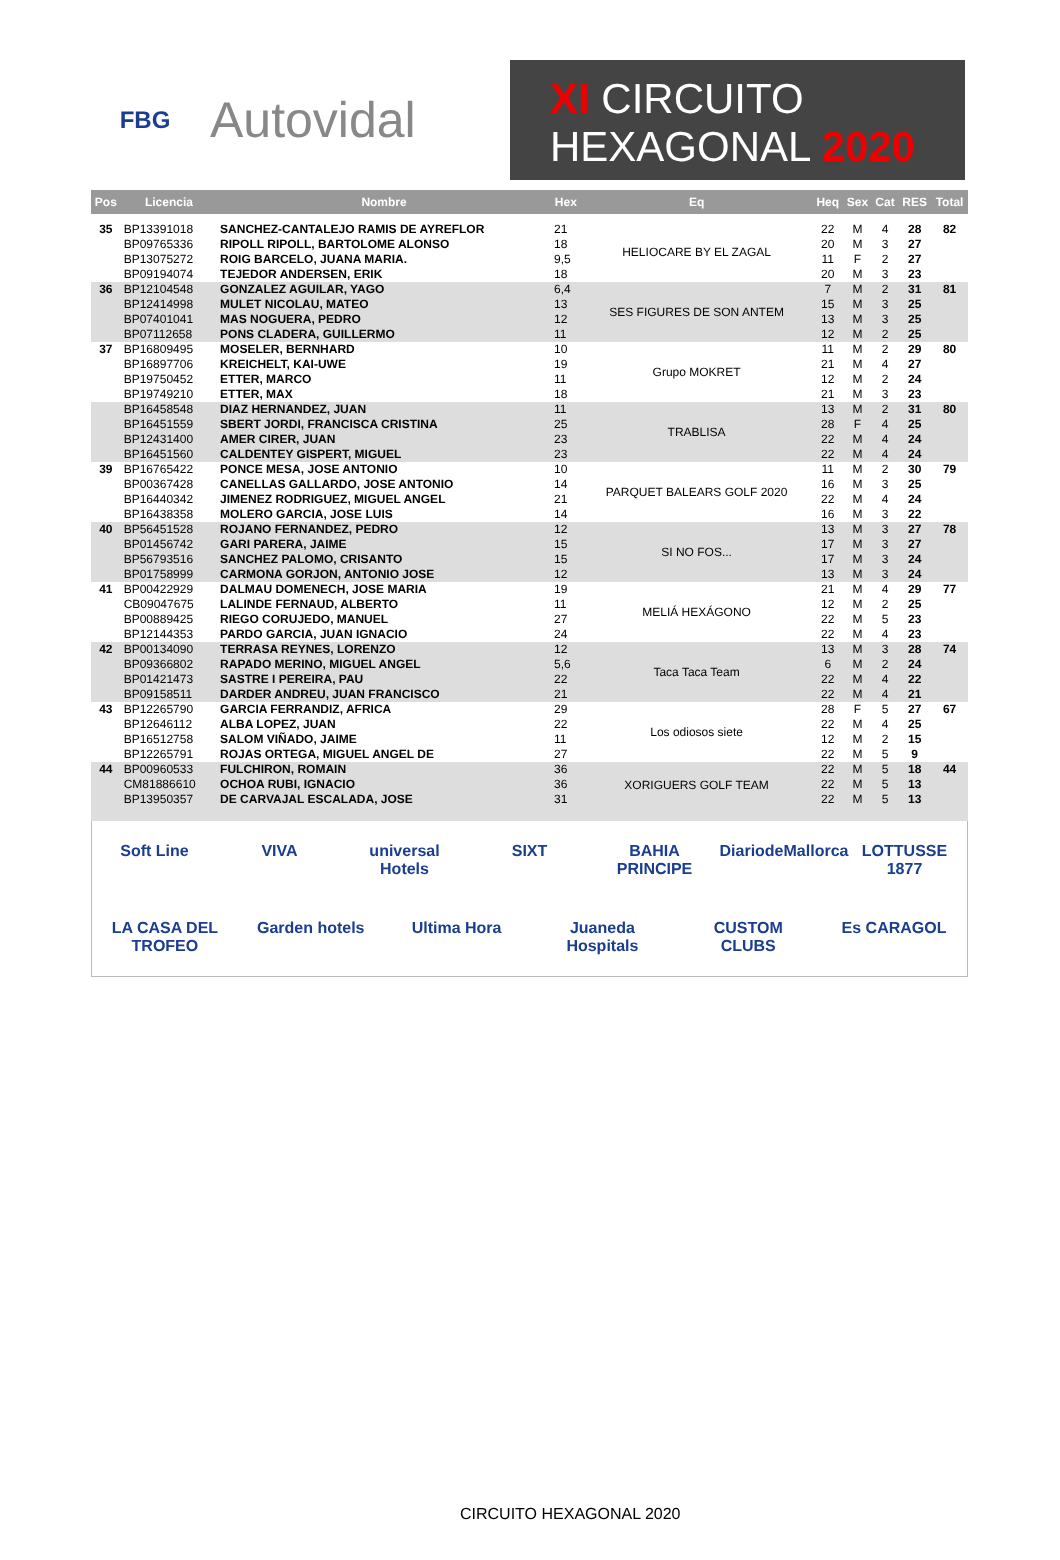FBG
Autovidal
XI CIRCUITO
HEXAGONAL 2020
| Pos | Licencia | Nombre | Hex | Eq | Heq | Sex | Cat | RES | Total |
| --- | --- | --- | --- | --- | --- | --- | --- | --- | --- |
| 35 | BP13391018 | SANCHEZ-CANTALEJO RAMIS DE AYREFLOR | 21 | HELIOCARE BY EL ZAGAL | 22 | M | 4 | 28 | 82 |
| | BP09765336 | RIPOLL RIPOLL, BARTOLOME ALONSO | 18 | | 20 | M | 3 | 27 | |
| | BP13075272 | ROIG BARCELO, JUANA MARIA. | 9,5 | | 11 | F | 2 | 27 | |
| | BP09194074 | TEJEDOR ANDERSEN, ERIK | 18 | | 20 | M | 3 | 23 | |
| 36 | BP12104548 | GONZALEZ AGUILAR, YAGO | 6,4 | SES FIGURES DE SON ANTEM | 7 | M | 2 | 31 | 81 |
| | BP12414998 | MULET NICOLAU, MATEO | 13 | | 15 | M | 3 | 25 | |
| | BP07401041 | MAS NOGUERA, PEDRO | 12 | | 13 | M | 3 | 25 | |
| | BP07112658 | PONS CLADERA, GUILLERMO | 11 | | 12 | M | 2 | 25 | |
| 37 | BP16809495 | MOSELER, BERNHARD | 10 | Grupo MOKRET | 11 | M | 2 | 29 | 80 |
| | BP16897706 | KREICHELT, KAI-UWE | 19 | | 21 | M | 4 | 27 | |
| | BP19750452 | ETTER, MARCO | 11 | | 12 | M | 2 | 24 | |
| | BP19749210 | ETTER, MAX | 18 | | 21 | M | 3 | 23 | |
| | BP16458548 | DIAZ HERNANDEZ, JUAN | 11 | TRABLISA | 13 | M | 2 | 31 | 80 |
| | BP16451559 | SBERT JORDI, FRANCISCA CRISTINA | 25 | | 28 | F | 4 | 25 | |
| | BP12431400 | AMER CIRER, JUAN | 23 | | 22 | M | 4 | 24 | |
| | BP16451560 | CALDENTEY GISPERT, MIGUEL | 23 | | 22 | M | 4 | 24 | |
| 39 | BP16765422 | PONCE MESA, JOSE ANTONIO | 10 | PARQUET BALEARS GOLF 2020 | 11 | M | 2 | 30 | 79 |
| | BP00367428 | CANELLAS GALLARDO, JOSE ANTONIO | 14 | | 16 | M | 3 | 25 | |
| | BP16440342 | JIMENEZ RODRIGUEZ, MIGUEL ANGEL | 21 | | 22 | M | 4 | 24 | |
| | BP16438358 | MOLERO GARCIA, JOSE LUIS | 14 | | 16 | M | 3 | 22 | |
| 40 | BP56451528 | ROJANO FERNANDEZ, PEDRO | 12 | SI NO FOS... | 13 | M | 3 | 27 | 78 |
| | BP01456742 | GARI PARERA, JAIME | 15 | | 17 | M | 3 | 27 | |
| | BP56793516 | SANCHEZ PALOMO, CRISANTO | 15 | | 17 | M | 3 | 24 | |
| | BP01758999 | CARMONA GORJON, ANTONIO JOSE | 12 | | 13 | M | 3 | 24 | |
| 41 | BP00422929 | DALMAU DOMENECH, JOSE MARIA | 19 | MELIÁ HEXÁGONO | 21 | M | 4 | 29 | 77 |
| | CB09047675 | LALINDE FERNAUD, ALBERTO | 11 | | 12 | M | 2 | 25 | |
| | BP00889425 | RIEGO CORUJEDO, MANUEL | 27 | | 22 | M | 5 | 23 | |
| | BP12144353 | PARDO GARCIA, JUAN IGNACIO | 24 | | 22 | M | 4 | 23 | |
| 42 | BP00134090 | TERRASA REYNES, LORENZO | 12 | Taca Taca Team | 13 | M | 3 | 28 | 74 |
| | BP09366802 | RAPADO MERINO, MIGUEL ANGEL | 5,6 | | 6 | M | 2 | 24 | |
| | BP01421473 | SASTRE I PEREIRA, PAU | 22 | | 22 | M | 4 | 22 | |
| | BP09158511 | DARDER ANDREU, JUAN FRANCISCO | 21 | | 22 | M | 4 | 21 | |
| 43 | BP12265790 | GARCIA FERRANDIZ, AFRICA | 29 | Los odiosos siete | 28 | F | 5 | 27 | 67 |
| | BP12646112 | ALBA LOPEZ, JUAN | 22 | | 22 | M | 4 | 25 | |
| | BP16512758 | SALOM VIÑADO, JAIME | 11 | | 12 | M | 2 | 15 | |
| | BP12265791 | ROJAS ORTEGA, MIGUEL ANGEL DE | 27 | | 22 | M | 5 | 9 | |
| 44 | BP00960533 | FULCHIRON, ROMAIN | 36 | XORIGUERS GOLF TEAM | 22 | M | 5 | 18 | 44 |
| | CM81886610 | OCHOA RUBI, IGNACIO | 36 | | 22 | M | 5 | 13 | |
| | BP13950357 | DE CARVAJAL ESCALADA, JOSE | 31 | | 22 | M | 5 | 13 | |
Soft Line VIVA universal Hotels SIXT BAHIA PRINCIPE DiariodeMallorca LOTTUSSE 1877 LA CASA DEL TROFEO Garden hotels Ultima Hora Juaneda Hospitals CUSTOM CLUBS Es CARAGOL
CIRCUITO HEXAGONAL 2020